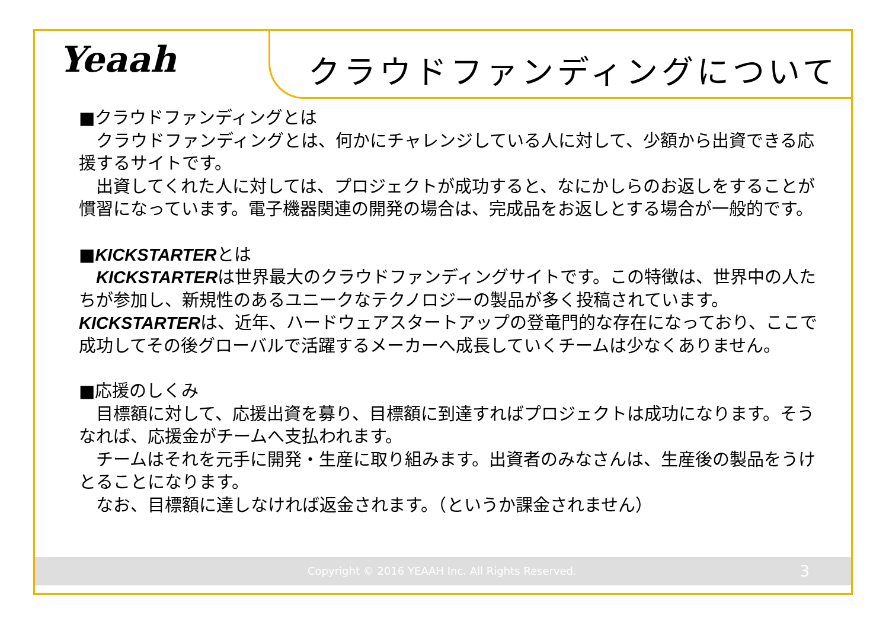Yeaah クラウドファンディングについて
■クラウドファンディングとは
　クラウドファンディングとは、何かにチャレンジしている人に対して、少額から出資できる応援するサイトです。
　出資してくれた人に対しては、プロジェクトが成功すると、なにかしらのお返しをすることが慣習になっています。電子機器関連の開発の場合は、完成品をお返しとする場合が一般的です。
■KICKSTARTERとは
　KICKSTARTERは世界最大のクラウドファンディングサイトです。この特徴は、世界中の人たちが参加し、新規性のあるユニークなテクノロジーの製品が多く投稿されています。KICKSTARTERは、近年、ハードウェアスタートアップの登竜門的な存在になっており、ここで成功してその後グローバルで活躍するメーカーへ成長していくチームは少なくありません。
■応援のしくみ
　目標額に対して、応援出資を募り、目標額に到達すればプロジェクトは成功になります。そうなれば、応援金がチームへ支払われます。
　チームはそれを元手に開発・生産に取り組みます。出資者のみなさんは、生産後の製品をうけとることになります。
　なお、目標額に達しなければ返金されます。（というか課金されません）
Copyright © 2016 YEAAH Inc. All Rights Reserved. 3